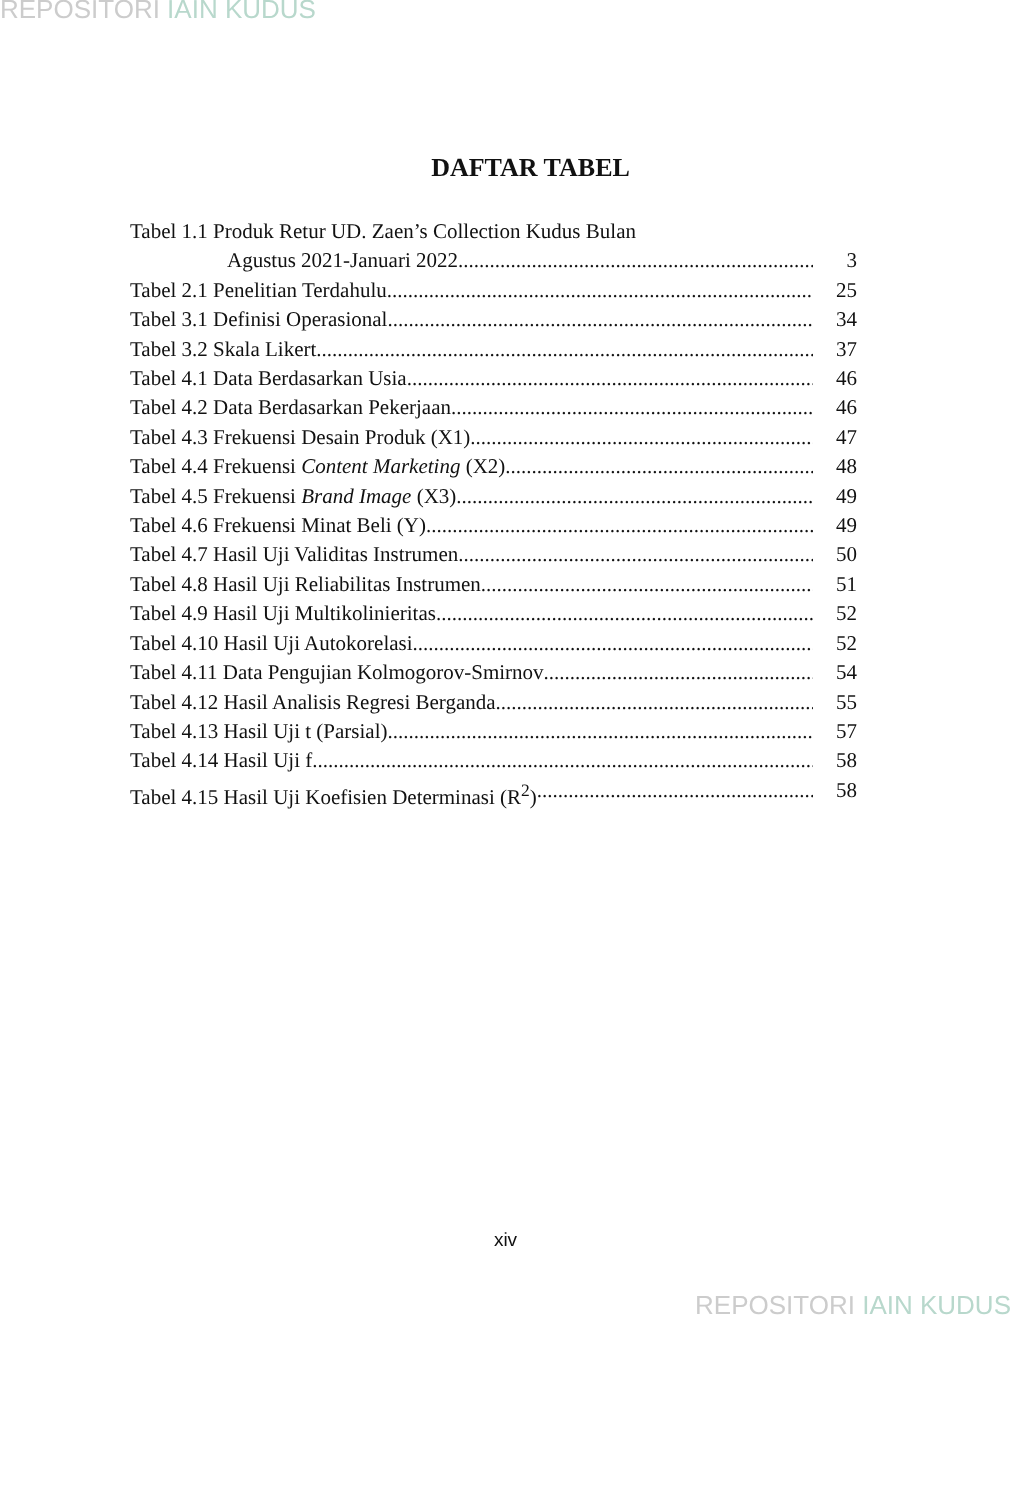REPOSITORI IAIN KUDUS
DAFTAR TABEL
Tabel 1.1 Produk Retur UD. Zaen’s Collection Kudus Bulan
Agustus 2021-Januari 2022 3
Tabel 2.1 Penelitian Terdahulu 25
Tabel 3.1 Definisi Operasional 34
Tabel 3.2 Skala Likert 37
Tabel 4.1 Data Berdasarkan Usia 46
Tabel 4.2 Data Berdasarkan Pekerjaan 46
Tabel 4.3 Frekuensi Desain Produk (X1) 47
Tabel 4.4 Frekuensi Content Marketing (X2) 48
Tabel 4.5 Frekuensi Brand Image (X3) 49
Tabel 4.6 Frekuensi Minat Beli (Y) 49
Tabel 4.7 Hasil Uji Validitas Instrumen 50
Tabel 4.8 Hasil Uji Reliabilitas Instrumen 51
Tabel 4.9 Hasil Uji Multikolinieritas 52
Tabel 4.10 Hasil Uji Autokorelasi 52
Tabel 4.11 Data Pengujian Kolmogorov-Smirnov 54
Tabel 4.12 Hasil Analisis Regresi Berganda 55
Tabel 4.13 Hasil Uji t (Parsial) 57
Tabel 4.14 Hasil Uji f 58
Tabel 4.15 Hasil Uji Koefisien Determinasi (R<sup>2</sup>) 58
xiv
REPOSITORI IAIN KUDUS